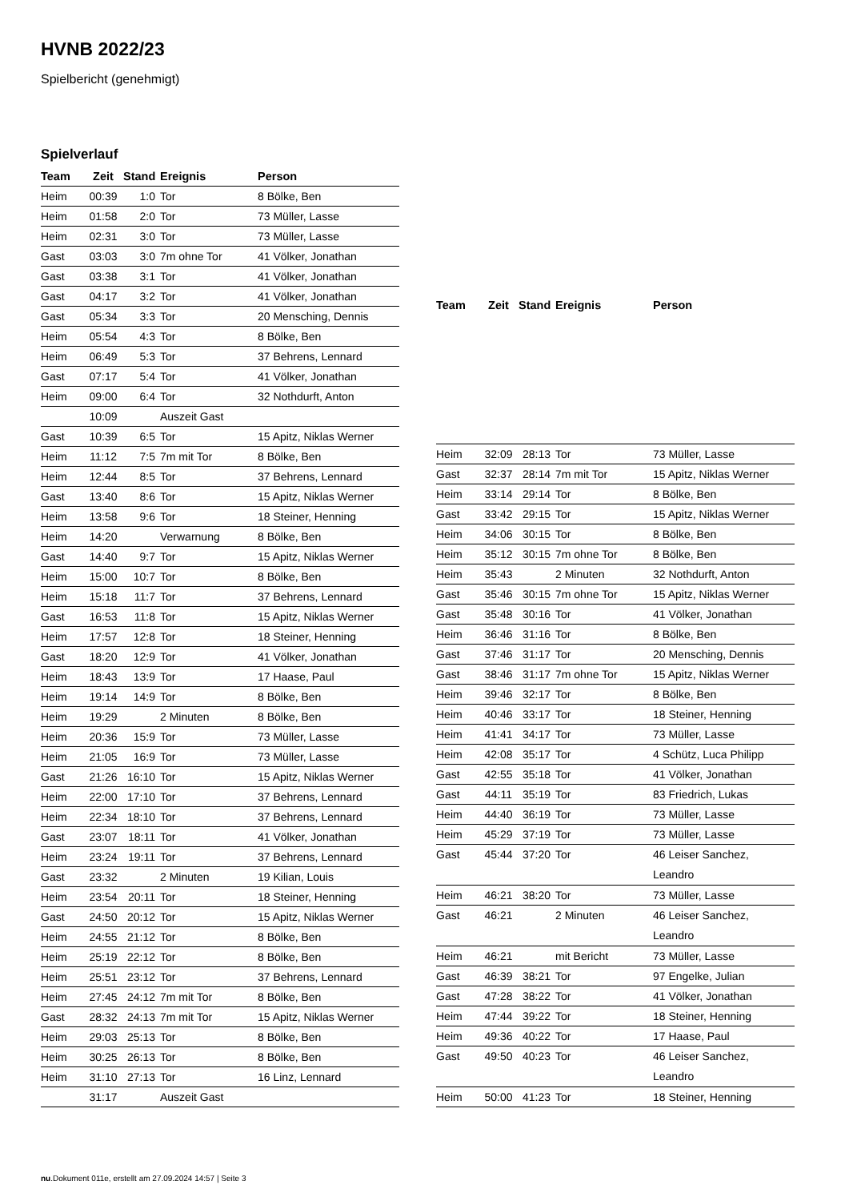HVNB 2022/23
Spielbericht (genehmigt)
Spielverlauf
| Team | Zeit | Stand | Ereignis | Person |
| --- | --- | --- | --- | --- |
| Heim | 00:39 | 1:0 | Tor | 8 Bölke, Ben |
| Heim | 01:58 | 2:0 | Tor | 73 Müller, Lasse |
| Heim | 02:31 | 3:0 | Tor | 73 Müller, Lasse |
| Gast | 03:03 | 3:0 | 7m ohne Tor | 41 Völker, Jonathan |
| Gast | 03:38 | 3:1 | Tor | 41 Völker, Jonathan |
| Gast | 04:17 | 3:2 | Tor | 41 Völker, Jonathan |
| Gast | 05:34 | 3:3 | Tor | 20 Mensching, Dennis |
| Heim | 05:54 | 4:3 | Tor | 8 Bölke, Ben |
| Heim | 06:49 | 5:3 | Tor | 37 Behrens, Lennard |
| Gast | 07:17 | 5:4 | Tor | 41 Völker, Jonathan |
| Heim | 09:00 | 6:4 | Tor | 32 Nothdurft, Anton |
| | 10:09 | | Auszeit Gast | |
| Gast | 10:39 | 6:5 | Tor | 15 Apitz, Niklas Werner |
| Heim | 11:12 | 7:5 | 7m mit Tor | 8 Bölke, Ben |
| Heim | 12:44 | 8:5 | Tor | 37 Behrens, Lennard |
| Gast | 13:40 | 8:6 | Tor | 15 Apitz, Niklas Werner |
| Heim | 13:58 | 9:6 | Tor | 18 Steiner, Henning |
| Heim | 14:20 | | Verwarnung | 8 Bölke, Ben |
| Gast | 14:40 | 9:7 | Tor | 15 Apitz, Niklas Werner |
| Heim | 15:00 | 10:7 | Tor | 8 Bölke, Ben |
| Heim | 15:18 | 11:7 | Tor | 37 Behrens, Lennard |
| Gast | 16:53 | 11:8 | Tor | 15 Apitz, Niklas Werner |
| Heim | 17:57 | 12:8 | Tor | 18 Steiner, Henning |
| Gast | 18:20 | 12:9 | Tor | 41 Völker, Jonathan |
| Heim | 18:43 | 13:9 | Tor | 17 Haase, Paul |
| Heim | 19:14 | 14:9 | Tor | 8 Bölke, Ben |
| Heim | 19:29 | | 2 Minuten | 8 Bölke, Ben |
| Heim | 20:36 | 15:9 | Tor | 73 Müller, Lasse |
| Heim | 21:05 | 16:9 | Tor | 73 Müller, Lasse |
| Gast | 21:26 | 16:10 | Tor | 15 Apitz, Niklas Werner |
| Heim | 22:00 | 17:10 | Tor | 37 Behrens, Lennard |
| Heim | 22:34 | 18:10 | Tor | 37 Behrens, Lennard |
| Gast | 23:07 | 18:11 | Tor | 41 Völker, Jonathan |
| Heim | 23:24 | 19:11 | Tor | 37 Behrens, Lennard |
| Gast | 23:32 | | 2 Minuten | 19 Kilian, Louis |
| Heim | 23:54 | 20:11 | Tor | 18 Steiner, Henning |
| Gast | 24:50 | 20:12 | Tor | 15 Apitz, Niklas Werner |
| Heim | 24:55 | 21:12 | Tor | 8 Bölke, Ben |
| Heim | 25:19 | 22:12 | Tor | 8 Bölke, Ben |
| Heim | 25:51 | 23:12 | Tor | 37 Behrens, Lennard |
| Heim | 27:45 | 24:12 | 7m mit Tor | 8 Bölke, Ben |
| Gast | 28:32 | 24:13 | 7m mit Tor | 15 Apitz, Niklas Werner |
| Heim | 29:03 | 25:13 | Tor | 8 Bölke, Ben |
| Heim | 30:25 | 26:13 | Tor | 8 Bölke, Ben |
| Heim | 31:10 | 27:13 | Tor | 16 Linz, Lennard |
| | 31:17 | | Auszeit Gast | |
| Team | Zeit | Stand | Ereignis | Person |
| --- | --- | --- | --- | --- |
| Heim | 32:09 | 28:13 | Tor | 73 Müller, Lasse |
| Gast | 32:37 | 28:14 | 7m mit Tor | 15 Apitz, Niklas Werner |
| Heim | 33:14 | 29:14 | Tor | 8 Bölke, Ben |
| Gast | 33:42 | 29:15 | Tor | 15 Apitz, Niklas Werner |
| Heim | 34:06 | 30:15 | Tor | 8 Bölke, Ben |
| Heim | 35:12 | 30:15 | 7m ohne Tor | 8 Bölke, Ben |
| Heim | 35:43 | | 2 Minuten | 32 Nothdurft, Anton |
| Gast | 35:46 | 30:15 | 7m ohne Tor | 15 Apitz, Niklas Werner |
| Gast | 35:48 | 30:16 | Tor | 41 Völker, Jonathan |
| Heim | 36:46 | 31:16 | Tor | 8 Bölke, Ben |
| Gast | 37:46 | 31:17 | Tor | 20 Mensching, Dennis |
| Gast | 38:46 | 31:17 | 7m ohne Tor | 15 Apitz, Niklas Werner |
| Heim | 39:46 | 32:17 | Tor | 8 Bölke, Ben |
| Heim | 40:46 | 33:17 | Tor | 18 Steiner, Henning |
| Heim | 41:41 | 34:17 | Tor | 73 Müller, Lasse |
| Heim | 42:08 | 35:17 | Tor | 4 Schütz, Luca Philipp |
| Gast | 42:55 | 35:18 | Tor | 41 Völker, Jonathan |
| Gast | 44:11 | 35:19 | Tor | 83 Friedrich, Lukas |
| Heim | 44:40 | 36:19 | Tor | 73 Müller, Lasse |
| Heim | 45:29 | 37:19 | Tor | 73 Müller, Lasse |
| Gast | 45:44 | 37:20 | Tor | 46 Leiser Sanchez, Leandro |
| Heim | 46:21 | 38:20 | Tor | 73 Müller, Lasse |
| Gast | 46:21 | | 2 Minuten | 46 Leiser Sanchez, Leandro |
| Heim | 46:21 | | mit Bericht | 73 Müller, Lasse |
| Gast | 46:39 | 38:21 | Tor | 97 Engelke, Julian |
| Gast | 47:28 | 38:22 | Tor | 41 Völker, Jonathan |
| Heim | 47:44 | 39:22 | Tor | 18 Steiner, Henning |
| Heim | 49:36 | 40:22 | Tor | 17 Haase, Paul |
| Gast | 49:50 | 40:23 | Tor | 46 Leiser Sanchez, Leandro |
| Heim | 50:00 | 41:23 | Tor | 18 Steiner, Henning |
nu.Dokument 011e, erstellt am 27.09.2024 14:57 | Seite 3